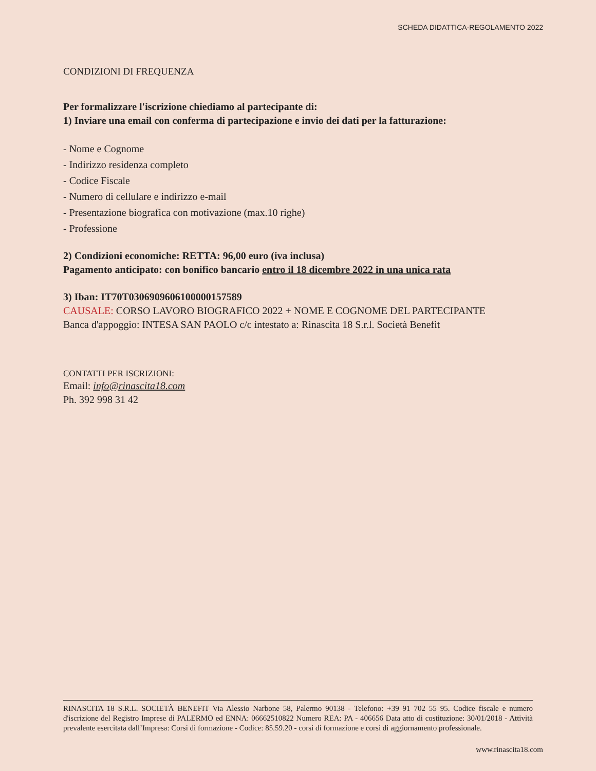SCHEDA DIDATTICA-REGOLAMENTO 2022
CONDIZIONI DI FREQUENZA
Per formalizzare l'iscrizione chiediamo al partecipante di:
1) Inviare una email con conferma di partecipazione e invio dei dati per la fatturazione:
- Nome e Cognome
- Indirizzo residenza completo
- Codice Fiscale
- Numero di cellulare e indirizzo e-mail
- Presentazione biografica con motivazione (max.10 righe)
- Professione
2) Condizioni economiche: RETTA: 96,00 euro (iva inclusa)
Pagamento anticipato: con bonifico bancario entro il 18 dicembre 2022 in una unica rata
3) Iban: IT70T0306909606100000157589
CAUSALE: CORSO LAVORO BIOGRAFICO 2022 + NOME E COGNOME DEL PARTECIPANTE
Banca d'appoggio: INTESA SAN PAOLO c/c intestato a: Rinascita 18 S.r.l. Società Benefit
CONTATTI PER ISCRIZIONI:
Email: info@rinascita18.com
Ph. 392 998 31 42
RINASCITA 18 S.R.L. SOCIETÀ BENEFIT Via Alessio Narbone 58, Palermo 90138 - Telefono: +39 91 702 55 95. Codice fiscale e numero d'iscrizione del Registro Imprese di PALERMO ed ENNA: 06662510822 Numero REA: PA - 406656 Data atto di costituzione: 30/01/2018 - Attività prevalente esercitata dall’Impresa: Corsi di formazione - Codice: 85.59.20 - corsi di formazione e corsi di aggiornamento professionale.
www.rinascita18.com